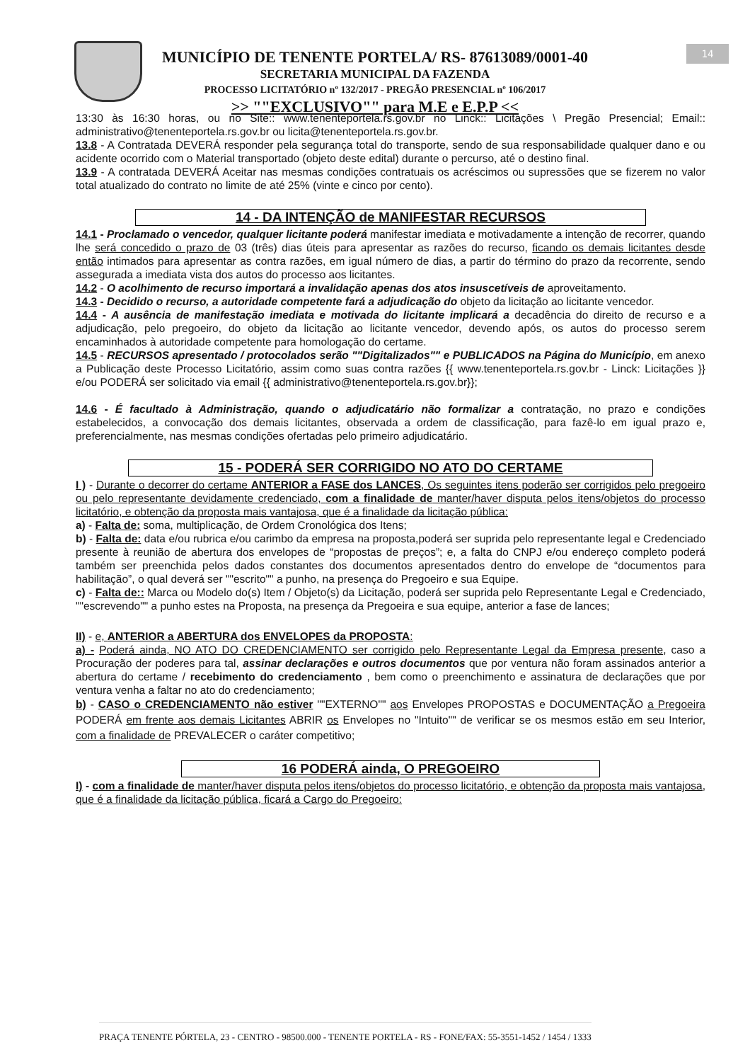MUNICÍPIO DE TENENTE PORTELA/ RS- 87613089/0001-40
SECRETARIA MUNICIPAL DA FAZENDA
PROCESSO LICITATÓRIO nº 132/2017 - PREGÃO PRESENCIAL nº 106/2017
>> ""EXCLUSIVO"" para M.E e E.P.P <<
14
13:30 às 16:30 horas, ou no Site:: www.tenenteportela.rs.gov.br no Linck:: Licitações \ Pregão Presencial; Email:: administrativo@tenenteportela.rs.gov.br ou licita@tenenteportela.rs.gov.br.
13.8 - A Contratada DEVERÁ responder pela segurança total do transporte, sendo de sua responsabilidade qualquer dano e ou acidente ocorrido com o Material transportado (objeto deste edital) durante o percurso, até o destino final.
13.9 - A contratada DEVERÁ Aceitar nas mesmas condições contratuais os acréscimos ou supressões que se fizerem no valor total atualizado do contrato no limite de até 25% (vinte e cinco por cento).
14 - DA INTENÇÃO de MANIFESTAR RECURSOS
14.1 - Proclamado o vencedor, qualquer licitante poderá manifestar imediata e motivadamente a intenção de recorrer, quando lhe será concedido o prazo de 03 (três) dias úteis para apresentar as razões do recurso, ficando os demais licitantes desde então intimados para apresentar as contra razões, em igual número de dias, a partir do término do prazo da recorrente, sendo assegurada a imediata vista dos autos do processo aos licitantes.
14.2 - O acolhimento de recurso importará a invalidação apenas dos atos insuscetíveis de aproveitamento.
14.3 - Decidido o recurso, a autoridade competente fará a adjudicação do objeto da licitação ao licitante vencedor.
14.4 - A ausência de manifestação imediata e motivada do licitante implicará a decadência do direito de recurso e a adjudicação, pelo pregoeiro, do objeto da licitação ao licitante vencedor, devendo após, os autos do processo serem encaminhados à autoridade competente para homologação do certame.
14.5 - RECURSOS apresentado / protocolados serão ""Digitalizados"" e PUBLICADOS na Página do Município, em anexo a Publicação deste Processo Licitatório, assim como suas contra razões {{ www.tenenteportela.rs.gov.br - Linck: Licitações }} e/ou PODERÁ ser solicitado via email {{ administrativo@tenenteportela.rs.gov.br}};
14.6 - É facultado à Administração, quando o adjudicatário não formalizar a contratação, no prazo e condições estabelecidos, a convocação dos demais licitantes, observada a ordem de classificação, para fazê-lo em igual prazo e, preferencialmente, nas mesmas condições ofertadas pelo primeiro adjudicatário.
15 - PODERÁ SER CORRIGIDO NO ATO DO CERTAME
I ) - Durante o decorrer do certame ANTERIOR a FASE dos LANCES, Os seguintes itens poderão ser corrigidos pelo pregoeiro ou pelo representante devidamente credenciado, com a finalidade de manter/haver disputa pelos itens/objetos do processo licitatório, e obtenção da proposta mais vantajosa, que é a finalidade da licitação pública:
a) - Falta de: soma, multiplicação, de Ordem Cronológica dos Itens;
b) - Falta de: data e/ou rubrica e/ou carimbo da empresa na proposta,poderá ser suprida pelo representante legal e Credenciado presente à reunião de abertura dos envelopes de “propostas de preços”; e, a falta do CNPJ e/ou endereço completo poderá também ser preenchida pelos dados constantes dos documentos apresentados dentro do envelope de “documentos para habilitação”, o qual deverá ser ""escrito"" a punho, na presença do Pregoeiro e sua Equipe.
c) - Falta de:: Marca ou Modelo do(s) Item / Objeto(s) da Licitação, poderá ser suprida pelo Representante Legal e Credenciado, ""escrevendo"" a punho estes na Proposta, na presença da Pregoeira e sua equipe, anterior a fase de lances;
II) - e, ANTERIOR a ABERTURA dos ENVELOPES da PROPOSTA:
a) - Poderá ainda, NO ATO DO CREDENCIAMENTO ser corrigido pelo Representante Legal da Empresa presente, caso a Procuração der poderes para tal, assinar declarações e outros documentos que por ventura não foram assinados anterior a abertura do certame / recebimento do credenciamento , bem como o preenchimento e assinatura de declarações que por ventura venha a faltar no ato do credenciamento;
b) - CASO o CREDENCIAMENTO não estiver ""EXTERNO"" aos Envelopes PROPOSTAS e DOCUMENTAÇÃO a Pregoeira PODERÁ em frente aos demais Licitantes ABRIR os Envelopes no "Intuito"" de verificar se os mesmos estão em seu Interior, com a finalidade de PREVALECER o caráter competitivo;
16 PODERÁ ainda, O PREGOEIRO
I) - com a finalidade de manter/haver disputa pelos itens/objetos do processo licitatório, e obtenção da proposta mais vantajosa, que é a finalidade da licitação pública, ficará a Cargo do Pregoeiro:
PRAÇA TENENTE PÓRTELA, 23 - CENTRO - 98500.000 - TENENTE PORTELA - RS - FONE/FAX: 55-3551-1452 / 1454 / 1333